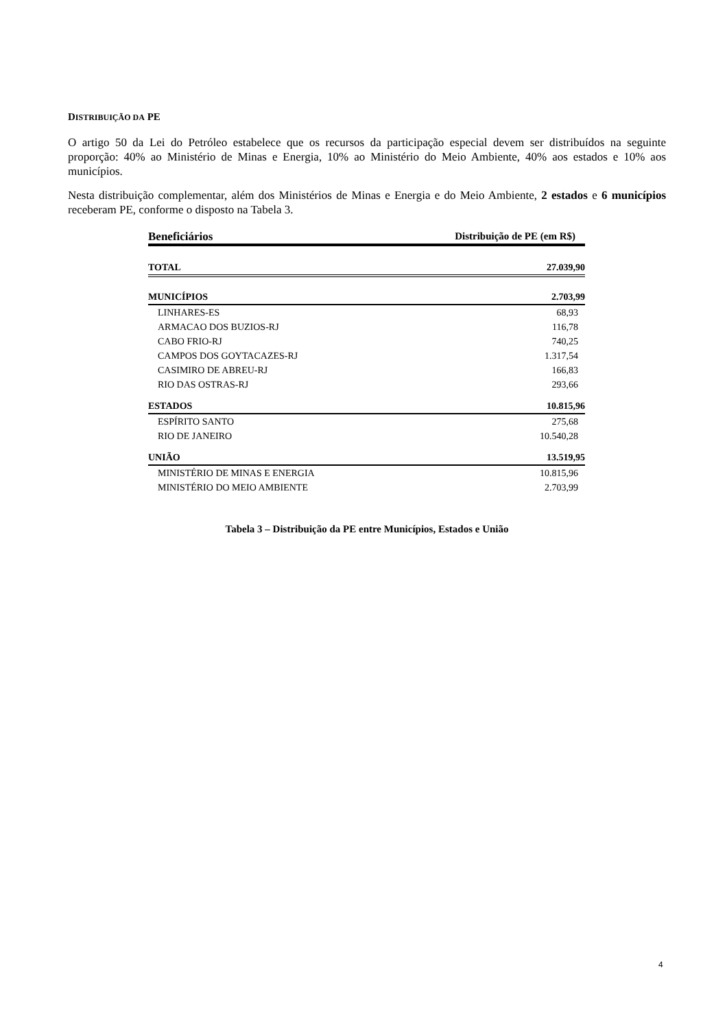DISTRIBUIÇÃO DA PE
O artigo 50 da Lei do Petróleo estabelece que os recursos da participação especial devem ser distribuídos na seguinte proporção: 40% ao Ministério de Minas e Energia, 10% ao Ministério do Meio Ambiente, 40% aos estados e 10% aos municípios.
Nesta distribuição complementar, além dos Ministérios de Minas e Energia e do Meio Ambiente, 2 estados e 6 municípios receberam PE, conforme o disposto na Tabela 3.
| Beneficiários | Distribuição de PE (em R$) |
| --- | --- |
| TOTAL | 27.039,90 |
| MUNICÍPIOS | 2.703,99 |
| LINHARES-ES | 68,93 |
| ARMACAO DOS BUZIOS-RJ | 116,78 |
| CABO FRIO-RJ | 740,25 |
| CAMPOS DOS GOYTACAZES-RJ | 1.317,54 |
| CASIMIRO DE ABREU-RJ | 166,83 |
| RIO DAS OSTRAS-RJ | 293,66 |
| ESTADOS | 10.815,96 |
| ESPÍRITO SANTO | 275,68 |
| RIO DE JANEIRO | 10.540,28 |
| UNIÃO | 13.519,95 |
| MINISTÉRIO DE MINAS E ENERGIA | 10.815,96 |
| MINISTÉRIO DO MEIO AMBIENTE | 2.703,99 |
Tabela 3 – Distribuição da PE entre Municípios, Estados e União
4